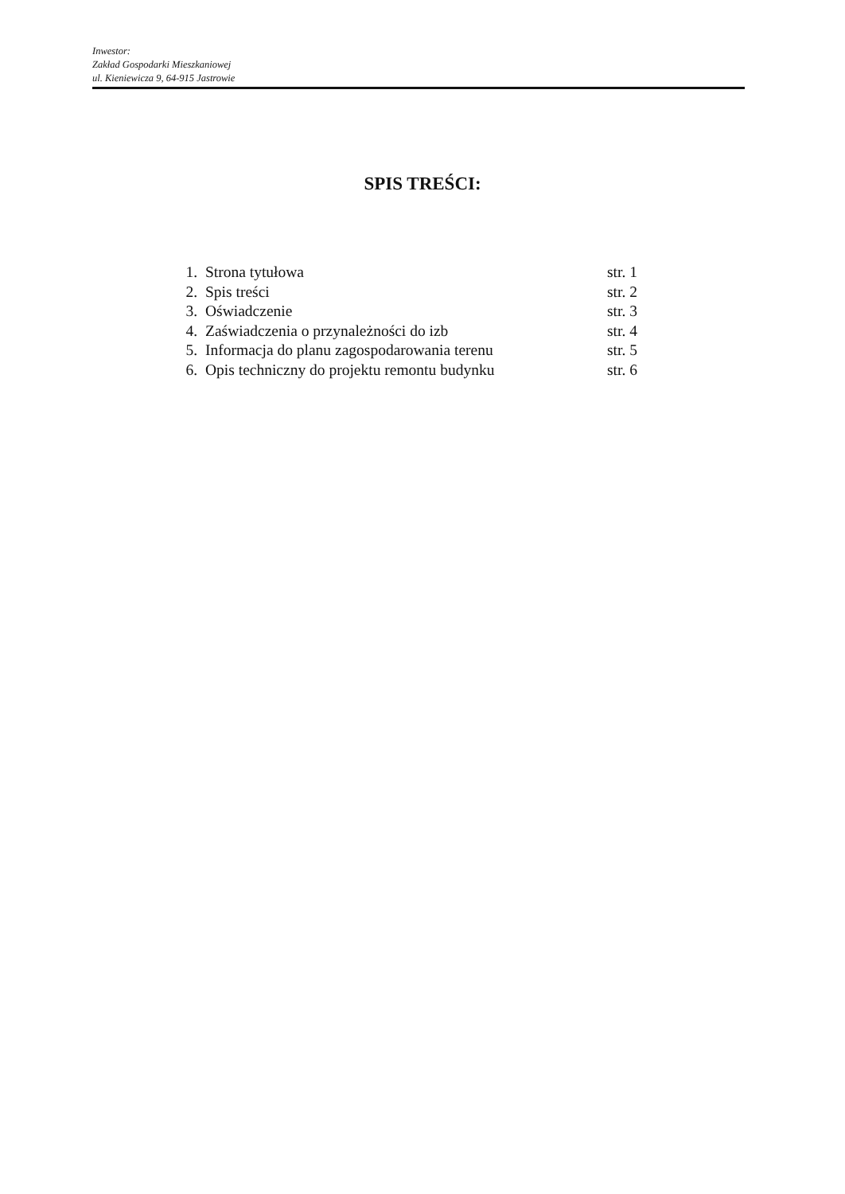Inwestor:
Zakład Gospodarki Mieszkaniowej
ul. Kieniewicza 9, 64-915 Jastrowie
SPIS TREŚCI:
| 1. | Strona tytułowa | str. 1 |
| 2. | Spis treści | str. 2 |
| 3. | Oświadczenie | str. 3 |
| 4. | Zaświadczenia o przynależności do izb | str. 4 |
| 5. | Informacja do planu zagospodarowania terenu | str. 5 |
| 6. | Opis techniczny do projektu remontu budynku | str. 6 |